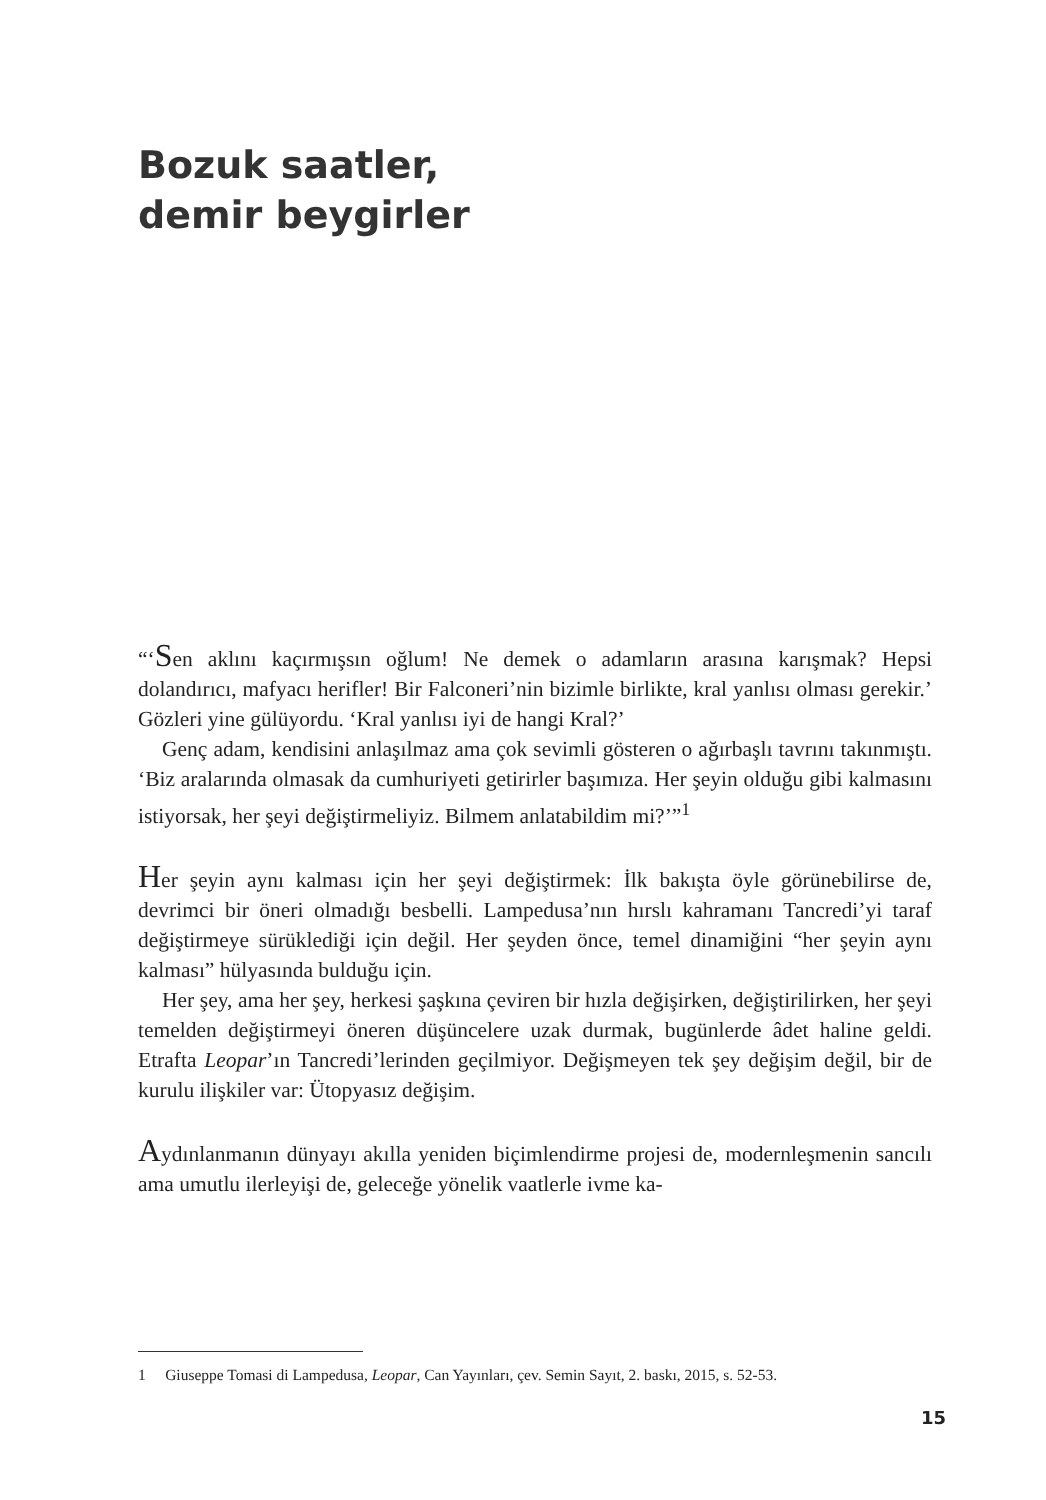Bozuk saatler,
demir beygirler
“‘Sen aklını kaçırmışsın oğlum! Ne demek o adamların arasına karışmak? Hepsi dolandırıcı, mafyacı herifler! Bir Falconeri’nin bizimle birlikte, kral yanlısı olması gerekir.’ Gözleri yine gülüyordu. ‘Kral yanlısı iyi de hangi Kral?’
Genç adam, kendisini anlaşılmaz ama çok sevimli gösteren o ağırbaşlı tavrını takınmıştı. ‘Biz aralarında olmasak da cumhuriyeti getirirler başımıza. Her şeyin olduğu gibi kalmasını istiyorsak, her şeyi değiştirmeliyiz. Bilmem anlatabildim mi?’”<sup>1</sup>
Her şeyin aynı kalması için her şeyi değiştirmek: İlk bakışta öyle görünebilirse de, devrimci bir öneri olmadığı besbelli. Lampedusa’nın hırslı kahramanı Tancredi’yi taraf değiştirmeye sürüklediği için değil. Her şeyden önce, temel dinamiğini “her şeyin aynı kalması” hülyasında bulduğu için.
Her şey, ama her şey, herkesi şaşkına çeviren bir hızla değişirken, değiştirilirken, her şeyi temelden değiştirmeyi öneren düşüncelere uzak durmak, bugünlerde âdet haline geldi. Etrafta Leopar’ın Tancredi’lerinden geçilmiyor. Değişmeyen tek şey değişim değil, bir de kurulu ilişkiler var: Ütopyasız değişim.
Aydınlanmanın dünyayı akılla yeniden biçimlendirme projesi de, modernleşmenin sancılı ama umutlu ilerleyişi de, geleceğe yönelik vaatlerle ivme ka-
1 Giuseppe Tomasi di Lampedusa, Leopar, Can Yayınları, çev. Semin Sayıt, 2. baskı, 2015, s. 52-53.
15